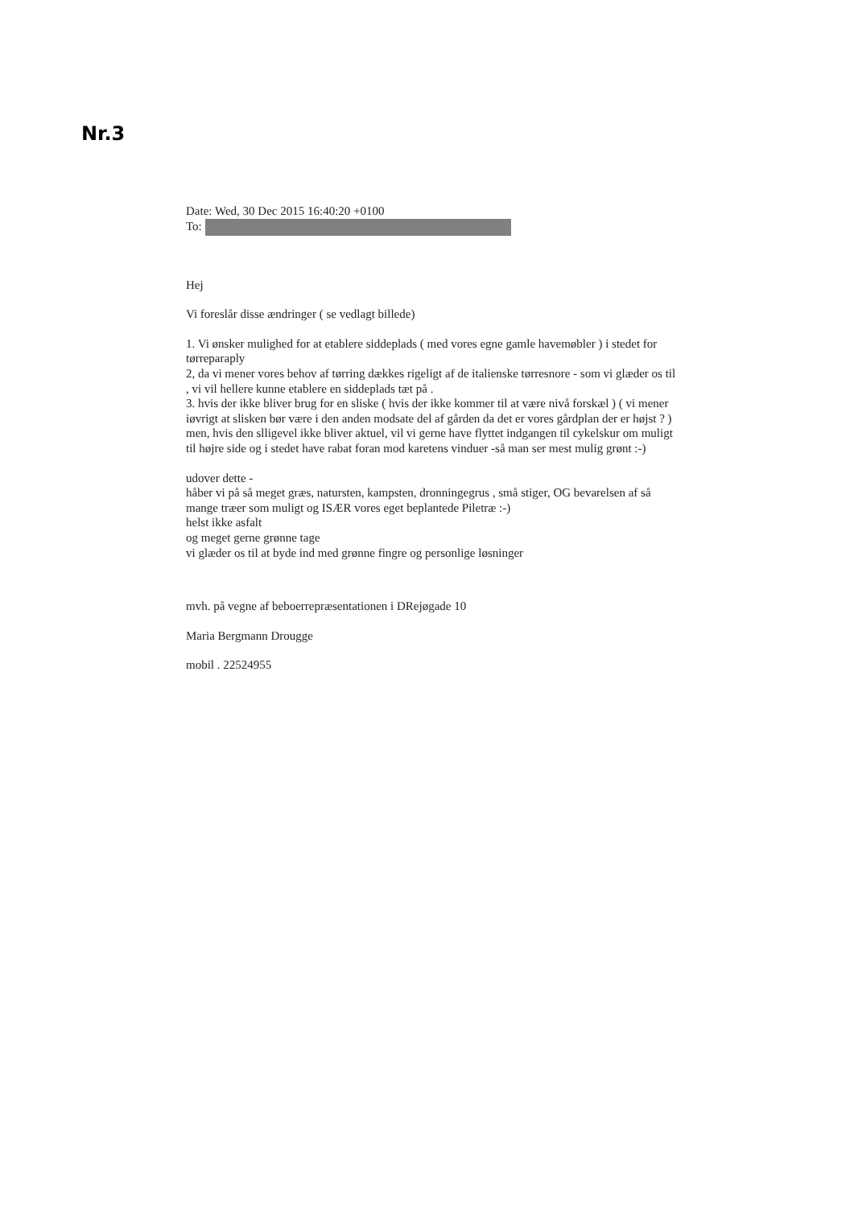Nr.3
Date: Wed, 30 Dec 2015 16:40:20 +0100
To:
Hej
Vi foreslår disse ændringer ( se vedlagt billede)
1. Vi ønsker mulighed for at etablere siddeplads ( med vores egne gamle havemøbler ) i stedet for tørreparaply
2, da vi mener vores behov af tørring dækkes rigeligt af de italienske tørresnore - som vi glæder os til , vi vil hellere kunne etablere en siddeplads tæt på .
3. hvis der ikke bliver brug for en sliske ( hvis der ikke kommer til at være nivå forskæl ) ( vi mener iøvrigt at slisken bør være i den anden modsate del af gården da det er vores gårdplan der er højst ? )
men, hvis den slligevel ikke bliver aktuel, vil vi gerne have flyttet indgangen til cykelskur om muligt til højre side og i stedet have rabat foran mod karetens vinduer -så man ser mest mulig grønt :-)
udover dette -
håber vi på så meget græs, natursten, kampsten, dronningegrus , små stiger, OG bevarelsen af så mange træer som muligt og ISÆR vores eget beplantede Piletræ :-)
helst ikke asfalt
og meget gerne grønne tage
vi glæder os til at byde ind med grønne fingre og personlige løsninger
mvh. på vegne af beboerrepræsentationen i DRejøgade 10
Maria Bergmann Drougge
mobil . 22524955